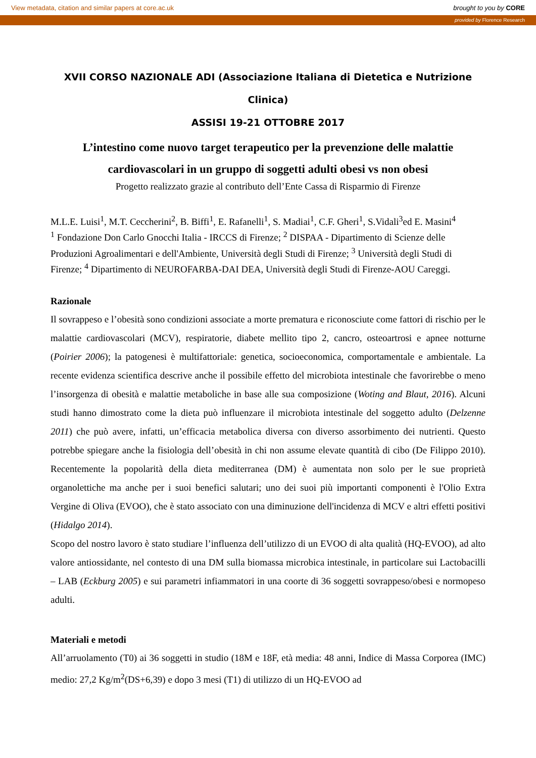View metadata, citation and similar papers at core.ac.uk brought to you by CORE
provided by Florence Research
XVII CORSO NAZIONALE ADI (Associazione Italiana di Dietetica e Nutrizione Clinica)
ASSISI 19-21 OTTOBRE 2017
L’intestino come nuovo target terapeutico per la prevenzione delle malattie cardiovascolari in un gruppo di soggetti adulti obesi vs non obesi
Progetto realizzato grazie al contributo dell’Ente Cassa di Risparmio di Firenze
M.L.E. Luisi<sup>1</sup>, M.T. Ceccherini<sup>2</sup>, B. Biffi<sup>1</sup>, E. Rafanelli<sup>1</sup>, S. Madiai<sup>1</sup>, C.F. Gheri<sup>1</sup>, S.Vidali<sup>3</sup>ed E. Masini<sup>4</sup>
<sup>1</sup> Fondazione Don Carlo Gnocchi Italia - IRCCS di Firenze; <sup>2</sup> DISPAA - Dipartimento di Scienze delle Produzioni Agroalimentari e dell'Ambiente, Università degli Studi di Firenze; <sup>3</sup> Università degli Studi di Firenze; <sup>4</sup> Dipartimento di NEUROFARBA-DAI DEA, Università degli Studi di Firenze-AOU Careggi.
Razionale
Il sovrappeso e l’obesità sono condizioni associate a morte prematura e riconosciute come fattori di rischio per le malattie cardiovascolari (MCV), respiratorie, diabete mellito tipo 2, cancro, osteoartrosi e apnee notturne (Poirier 2006); la patogenesi è multifattoriale: genetica, socioeconomica, comportamentale e ambientale. La recente evidenza scientifica descrive anche il possibile effetto del microbiota intestinale che favorirebbe o meno l’insorgenza di obesità e malattie metaboliche in base alle sua composizione (Woting and Blaut, 2016). Alcuni studi hanno dimostrato come la dieta può influenzare il microbiota intestinale del soggetto adulto (Delzenne 2011) che può avere, infatti, un’efficacia metabolica diversa con diverso assorbimento dei nutrienti. Questo potrebbe spiegare anche la fisiologia dell’obesità in chi non assume elevate quantità di cibo (De Filippo 2010). Recentemente la popolarità della dieta mediterranea (DM) è aumentata non solo per le sue proprietà organolettiche ma anche per i suoi benefici salutari; uno dei suoi più importanti componenti è l'Olio Extra Vergine di Oliva (EVOO), che è stato associato con una diminuzione dell'incidenza di MCV e altri effetti positivi (Hidalgo 2014).
Scopo del nostro lavoro è stato studiare l’influenza dell’utilizzo di un EVOO di alta qualità (HQ-EVOO), ad alto valore antiossidante, nel contesto di una DM sulla biomassa microbica intestinale, in particolare sui Lactobacilli – LAB (Eckburg 2005) e sui parametri infiammatori in una coorte di 36 soggetti sovrappeso/obesi e normopeso adulti.
Materiali e metodi
All’arruolamento (T0) ai 36 soggetti in studio (18M e 18F, età media: 48 anni, Indice di Massa Corporea (IMC) medio: 27,2 Kg/m<sup>2</sup>(DS+6,39) e dopo 3 mesi (T1) di utilizzo di un HQ-EVOO ad